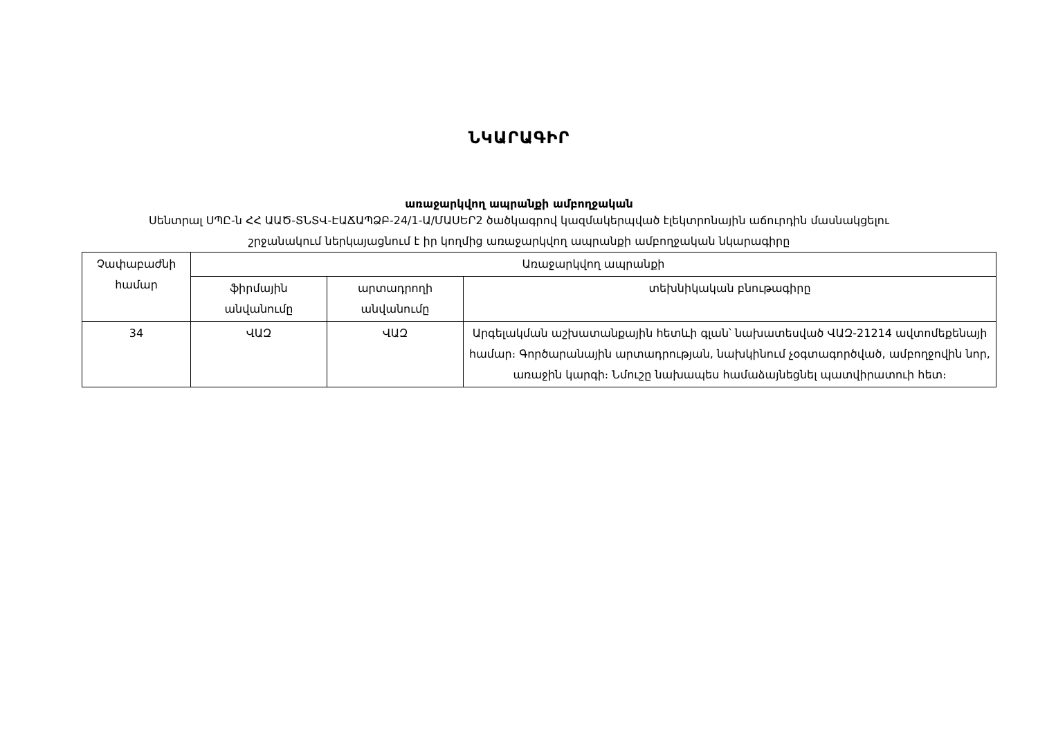ՆԿԱՐԱԳԻՐ
առաջարկվող ապրանքի ամբողջական
Սենտրալ ՍՊԸ-ն ՀՀ ԱԱԾ-ՏՆՏՎ-ԷԱՃԱՊՁԲ-24/1-Ա/ՄԱՍԵՐ2 ծածկագրով կազմակերպված էլեկտրոնային աճուրդին մասնակցելու
շրջանակում ներկայացնում է իր կողմից առաջարկվող ապրանքի ամբողջական նկարագիրը
| Չափաբաժնի համար | Առաջարկվող ապրանքի | | |
| --- | --- | --- | --- |
| | ֆիրմային անվանումը | արտադրողի անվանումը | տեխնիկական բնութագիրը |
| 34 | ՎԱԶ | ՎԱԶ | Արգելակման աշխատանքային հետևի գլան՝ նախատեսված ՎԱԶ-21214 ավտոմեքենայի համար։ Գործարանային արտադրության, նախկինում չօգտագործված, ամբողջովին նոր, առաջին կարգի։ Նմուշը նախապես համաձայնեցնել պատվիրատուի հետ։ |